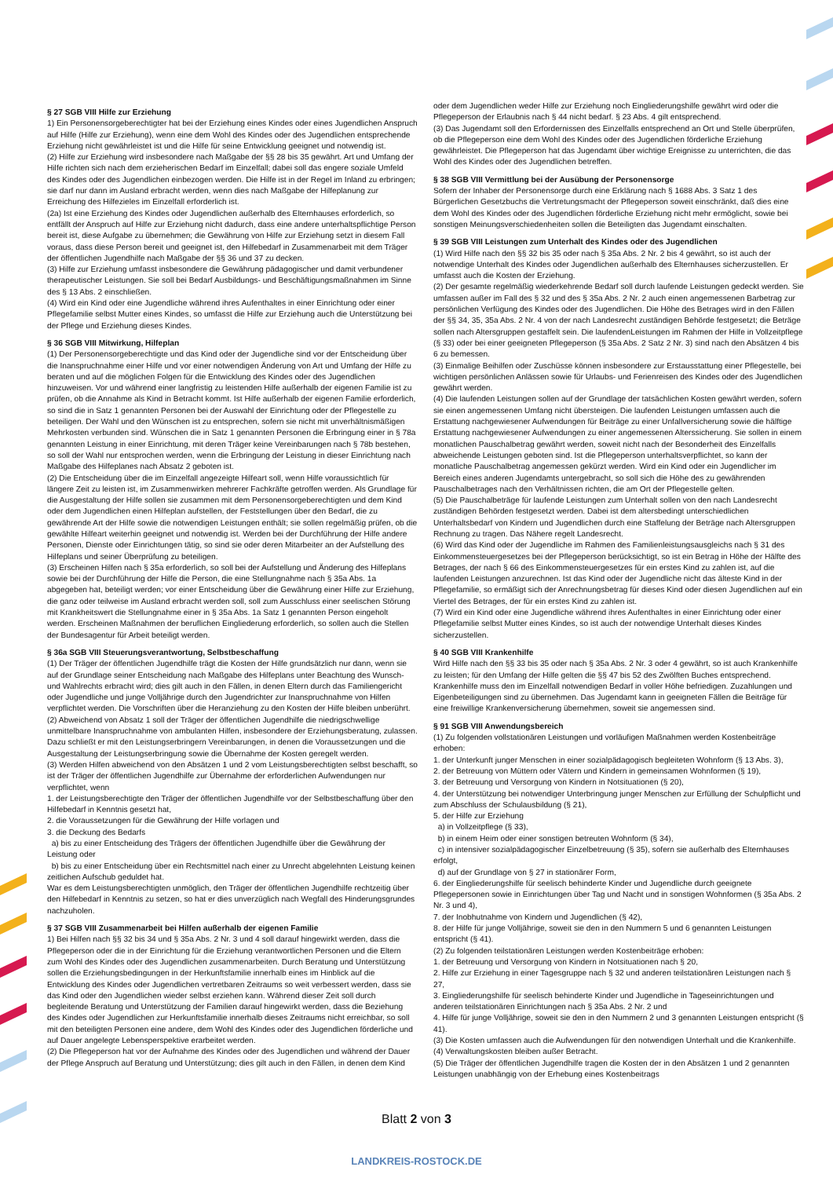§ 27 SGB VIII Hilfe zur Erziehung
1) Ein Personensorgeberechtigter hat bei der Erziehung eines Kindes oder eines Jugendlichen Anspruch auf Hilfe (Hilfe zur Erziehung), wenn eine dem Wohl des Kindes oder des Jugendlichen entsprechende Erziehung nicht gewährleistet ist und die Hilfe für seine Entwicklung geeignet und notwendig ist.
(2) Hilfe zur Erziehung wird insbesondere nach Maßgabe der §§ 28 bis 35 gewährt. Art und Umfang der Hilfe richten sich nach dem erzieherischen Bedarf im Einzelfall; dabei soll das engere soziale Umfeld des Kindes oder des Jugendlichen einbezogen werden. Die Hilfe ist in der Regel im Inland zu erbringen; sie darf nur dann im Ausland erbracht werden, wenn dies nach Maßgabe der Hilfeplanung zur Erreichung des Hilfezieles im Einzelfall erforderlich ist.
(2a) Ist eine Erziehung des Kindes oder Jugendlichen außerhalb des Elternhauses erforderlich, so entfällt der Anspruch auf Hilfe zur Erziehung nicht dadurch, dass eine andere unterhaltspflichtige Person bereit ist, diese Aufgabe zu übernehmen; die Gewährung von Hilfe zur Erziehung setzt in diesem Fall voraus, dass diese Person bereit und geeignet ist, den Hilfebedarf in Zusammenarbeit mit dem Träger der öffentlichen Jugendhilfe nach Maßgabe der §§ 36 und 37 zu decken.
(3) Hilfe zur Erziehung umfasst insbesondere die Gewährung pädagogischer und damit verbundener therapeutischer Leistungen. Sie soll bei Bedarf Ausbildungs- und Beschäftigungsmaßnahmen im Sinne des § 13 Abs. 2 einschließen.
(4) Wird ein Kind oder eine Jugendliche während ihres Aufenthaltes in einer Einrichtung oder einer Pflegefamilie selbst Mutter eines Kindes, so umfasst die Hilfe zur Erziehung auch die Unterstützung bei der Pflege und Erziehung dieses Kindes.
§ 36 SGB VIII Mitwirkung, Hilfeplan
(1) Der Personensorgeberechtigte und das Kind oder der Jugendliche sind vor der Entscheidung über die Inanspruchnahme einer Hilfe und vor einer notwendigen Änderung von Art und Umfang der Hilfe zu beraten und auf die möglichen Folgen für die Entwicklung des Kindes oder des Jugendlichen hinzuweisen. Vor und während einer langfristig zu leistenden Hilfe außerhalb der eigenen Familie ist zu prüfen, ob die Annahme als Kind in Betracht kommt. Ist Hilfe außerhalb der eigenen Familie erforderlich, so sind die in Satz 1 genannten Personen bei der Auswahl der Einrichtung oder der Pflegestelle zu beteiligen. Der Wahl und den Wünschen ist zu entsprechen, sofern sie nicht mit unverhältnismäßigen Mehrkosten verbunden sind. Wünschen die in Satz 1 genannten Personen die Erbringung einer in § 78a genannten Leistung in einer Einrichtung, mit deren Träger keine Vereinbarungen nach § 78b bestehen, so soll der Wahl nur entsprochen werden, wenn die Erbringung der Leistung in dieser Einrichtung nach Maßgabe des Hilfeplanes nach Absatz 2 geboten ist.
(2) Die Entscheidung über die im Einzelfall angezeigte Hilfeart soll, wenn Hilfe voraussichtlich für längere Zeit zu leisten ist, im Zusammenwirken mehrerer Fachkräfte getroffen werden. Als Grundlage für die Ausgestaltung der Hilfe sollen sie zusammen mit dem Personensorgeberechtigten und dem Kind oder dem Jugendlichen einen Hilfeplan aufstellen, der Feststellungen über den Bedarf, die zu gewährende Art der Hilfe sowie die notwendigen Leistungen enthält; sie sollen regelmäßig prüfen, ob die gewählte Hilfeart weiterhin geeignet und notwendig ist. Werden bei der Durchführung der Hilfe andere Personen, Dienste oder Einrichtungen tätig, so sind sie oder deren Mitarbeiter an der Aufstellung des Hilfeplans und seiner Überprüfung zu beteiligen.
(3) Erscheinen Hilfen nach § 35a erforderlich, so soll bei der Aufstellung und Änderung des Hilfeplans sowie bei der Durchführung der Hilfe die Person, die eine Stellungnahme nach § 35a Abs. 1a abgegeben hat, beteiligt werden; vor einer Entscheidung über die Gewährung einer Hilfe zur Erziehung, die ganz oder teilweise im Ausland erbracht werden soll, soll zum Ausschluss einer seelischen Störung mit Krankheitswert die Stellungnahme einer in § 35a Abs. 1a Satz 1 genannten Person eingeholt werden. Erscheinen Maßnahmen der beruflichen Eingliederung erforderlich, so sollen auch die Stellen der Bundesagentur für Arbeit beteiligt werden.
§ 36a SGB VIII Steuerungsverantwortung, Selbstbeschaffung
(1) Der Träger der öffentlichen Jugendhilfe trägt die Kosten der Hilfe grundsätzlich nur dann, wenn sie auf der Grundlage seiner Entscheidung nach Maßgabe des Hilfeplans unter Beachtung des Wunsch- und Wahlrechts erbracht wird; dies gilt auch in den Fällen, in denen Eltern durch das Familiengericht oder Jugendliche und junge Volljährige durch den Jugendrichter zur Inanspruchnahme von Hilfen verpflichtet werden. Die Vorschriften über die Heranziehung zu den Kosten der Hilfe bleiben unberührt.
(2) Abweichend von Absatz 1 soll der Träger der öffentlichen Jugendhilfe die niedrigschwellige unmittelbare Inanspruchnahme von ambulanten Hilfen, insbesondere der Erziehungsberatung, zulassen. Dazu schließt er mit den Leistungserbringern Vereinbarungen, in denen die Voraussetzungen und die Ausgestaltung der Leistungserbringung sowie die Übernahme der Kosten geregelt werden.
(3) Werden Hilfen abweichend von den Absätzen 1 und 2 vom Leistungsberechtigten selbst beschafft, so ist der Träger der öffentlichen Jugendhilfe zur Übernahme der erforderlichen Aufwendungen nur verpflichtet, wenn
1. der Leistungsberechtigte den Träger der öffentlichen Jugendhilfe vor der Selbstbeschaffung über den Hilfebedarf in Kenntnis gesetzt hat,
2. die Voraussetzungen für die Gewährung der Hilfe vorlagen und
3. die Deckung des Bedarfs
a) bis zu einer Entscheidung des Trägers der öffentlichen Jugendhilfe über die Gewährung der Leistung oder
b) bis zu einer Entscheidung über ein Rechtsmittel nach einer zu Unrecht abgelehnten Leistung keinen zeitlichen Aufschub geduldet hat.
War es dem Leistungsberechtigten unmöglich, den Träger der öffentlichen Jugendhilfe rechtzeitig über den Hilfebedarf in Kenntnis zu setzen, so hat er dies unverzüglich nach Wegfall des Hinderungsgrundes nachzuholen.
§ 37 SGB VIII Zusammenarbeit bei Hilfen außerhalb der eigenen Familie
1) Bei Hilfen nach §§ 32 bis 34 und § 35a Abs. 2 Nr. 3 und 4 soll darauf hingewirkt werden, dass die Pflegeperson oder die in der Einrichtung für die Erziehung verantwortlichen Personen und die Eltern zum Wohl des Kindes oder des Jugendlichen zusammenarbeiten. Durch Beratung und Unterstützung sollen die Erziehungsbedingungen in der Herkunftsfamilie innerhalb eines im Hinblick auf die Entwicklung des Kindes oder Jugendlichen vertretbaren Zeitraums so weit verbessert werden, dass sie das Kind oder den Jugendlichen wieder selbst erziehen kann. Während dieser Zeit soll durch begleitende Beratung und Unterstützung der Familien darauf hingewirkt werden, dass die Beziehung des Kindes oder Jugendlichen zur Herkunftsfamilie innerhalb dieses Zeitraums nicht erreichbar, so soll mit den beteiligten Personen eine andere, dem Wohl des Kindes oder des Jugendlichen förderliche und auf Dauer angelegte Lebensperspektive erarbeitet werden.
(2) Die Pflegeperson hat vor der Aufnahme des Kindes oder des Jugendlichen und während der Dauer der Pflege Anspruch auf Beratung und Unterstützung; dies gilt auch in den Fällen, in denen dem Kind
oder dem Jugendlichen weder Hilfe zur Erziehung noch Eingliederungshilfe gewährt wird oder die Pflegeperson der Erlaubnis nach § 44 nicht bedarf. § 23 Abs. 4 gilt entsprechend.
(3) Das Jugendamt soll den Erfordernissen des Einzelfalls entsprechend an Ort und Stelle überprüfen, ob die Pflegeperson eine dem Wohl des Kindes oder des Jugendlichen förderliche Erziehung gewährleistet. Die Pflegeperson hat das Jugendamt über wichtige Ereignisse zu unterrichten, die das Wohl des Kindes oder des Jugendlichen betreffen.
§ 38 SGB VIII Vermittlung bei der Ausübung der Personensorge
Sofern der Inhaber der Personensorge durch eine Erklärung nach § 1688 Abs. 3 Satz 1 des Bürgerlichen Gesetzbuchs die Vertretungsmacht der Pflegeperson soweit einschränkt, daß dies eine dem Wohl des Kindes oder des Jugendlichen förderliche Erziehung nicht mehr ermöglicht, sowie bei sonstigen Meinungsverschiedenheiten sollen die Beteiligten das Jugendamt einschalten.
§ 39 SGB VIII Leistungen zum Unterhalt des Kindes oder des Jugendlichen
(1) Wird Hilfe nach den §§ 32 bis 35 oder nach § 35a Abs. 2 Nr. 2 bis 4 gewährt, so ist auch der notwendige Unterhalt des Kindes oder Jugendlichen außerhalb des Elternhauses sicherzustellen. Er umfasst auch die Kosten der Erziehung.
(2) Der gesamte regelmäßig wiederkehrende Bedarf soll durch laufende Leistungen gedeckt werden. Sie umfassen außer im Fall des § 32 und des § 35a Abs. 2 Nr. 2 auch einen angemessenen Barbetrag zur persönlichen Verfügung des Kindes oder des Jugendlichen. Die Höhe des Betrages wird in den Fällen der §§ 34, 35, 35a Abs. 2 Nr. 4 von der nach Landesrecht zuständigen Behörde festgesetzt; die Beträge sollen nach Altersgruppen gestaffelt sein. Die laufendenLeistungen im Rahmen der Hilfe in Vollzeitpflege (§ 33) oder bei einer geeigneten Pflegeperson (§ 35a Abs. 2 Satz 2 Nr. 3) sind nach den Absätzen 4 bis 6 zu bemessen.
(3) Einmalige Beihilfen oder Zuschüsse können insbesondere zur Erstausstattung einer Pflegestelle, bei wichtigen persönlichen Anlässen sowie für Urlaubs- und Ferienreisen des Kindes oder des Jugendlichen gewährt werden.
(4) Die laufenden Leistungen sollen auf der Grundlage der tatsächlichen Kosten gewährt werden, sofern sie einen angemessenen Umfang nicht übersteigen. Die laufenden Leistungen umfassen auch die Erstattung nachgewiesener Aufwendungen für Beiträge zu einer Unfallversicherung sowie die hälftige Erstattung nachgewiesener Aufwendungen zu einer angemessenen Alterssicherung. Sie sollen in einem monatlichen Pauschalbetrag gewährt werden, soweit nicht nach der Besonderheit des Einzelfalls abweichende Leistungen geboten sind. Ist die Pflegeperson unterhaltsverpflichtet, so kann der monatliche Pauschalbetrag angemessen gekürzt werden. Wird ein Kind oder ein Jugendlicher im Bereich eines anderen Jugendamts untergebracht, so soll sich die Höhe des zu gewährenden Pauschalbetrages nach den Verhältnissen richten, die am Ort der Pflegestelle gelten.
(5) Die Pauschalbeträge für laufende Leistungen zum Unterhalt sollen von den nach Landesrecht zuständigen Behörden festgesetzt werden. Dabei ist dem altersbedingt unterschiedlichen Unterhaltsbedarf von Kindern und Jugendlichen durch eine Staffelung der Beträge nach Altersgruppen Rechnung zu tragen. Das Nähere regelt Landesrecht.
(6) Wird das Kind oder der Jugendliche im Rahmen des Familienleistungsausgleichs nach § 31 des Einkommensteuergesetzes bei der Pflegeperson berücksichtigt, so ist ein Betrag in Höhe der Hälfte des Betrages, der nach § 66 des Einkommensteuergesetzes für ein erstes Kind zu zahlen ist, auf die laufenden Leistungen anzurechnen. Ist das Kind oder der Jugendliche nicht das älteste Kind in der Pflegefamilie, so ermäßigt sich der Anrechnungsbetrag für dieses Kind oder diesen Jugendlichen auf ein Viertel des Betrages, der für ein erstes Kind zu zahlen ist.
(7) Wird ein Kind oder eine Jugendliche während ihres Aufenthaltes in einer Einrichtung oder einer Pflegefamilie selbst Mutter eines Kindes, so ist auch der notwendige Unterhalt dieses Kindes sicherzustellen.
§ 40 SGB VIII Krankenhilfe
Wird Hilfe nach den §§ 33 bis 35 oder nach § 35a Abs. 2 Nr. 3 oder 4 gewährt, so ist auch Krankenhilfe zu leisten; für den Umfang der Hilfe gelten die §§ 47 bis 52 des Zwölften Buches entsprechend. Krankenhilfe muss den im Einzelfall notwendigen Bedarf in voller Höhe befriedigen. Zuzahlungen und Eigenbeteiligungen sind zu übernehmen. Das Jugendamt kann in geeigneten Fällen die Beiträge für eine freiwillige Krankenversicherung übernehmen, soweit sie angemessen sind.
§ 91 SGB VIII Anwendungsbereich
(1) Zu folgenden vollstationären Leistungen und vorläufigen Maßnahmen werden Kostenbeiträge erhoben:
1. der Unterkunft junger Menschen in einer sozialpädagogisch begleiteten Wohnform (§ 13 Abs. 3),
2. der Betreuung von Müttern oder Vätern und Kindern in gemeinsamen Wohnformen (§ 19),
3. der Betreuung und Versorgung von Kindern in Notsituationen (§ 20),
4. der Unterstützung bei notwendiger Unterbringung junger Menschen zur Erfüllung der Schulpflicht und zum Abschluss der Schulausbildung (§ 21),
5. der Hilfe zur Erziehung
a) in Vollzeitpflege (§ 33),
b) in einem Heim oder einer sonstigen betreuten Wohnform (§ 34),
c) in intensiver sozialpädagogischer Einzelbetreuung (§ 35), sofern sie außerhalb des Elternhauses erfolgt,
d) auf der Grundlage von § 27 in stationärer Form,
6. der Eingliederungshilfe für seelisch behinderte Kinder und Jugendliche durch geeignete Pflegepersonen sowie in Einrichtungen über Tag und Nacht und in sonstigen Wohnformen (§ 35a Abs. 2 Nr. 3 und 4),
7. der Inobhutnahme von Kindern und Jugendlichen (§ 42),
8. der Hilfe für junge Volljährige, soweit sie den in den Nummern 5 und 6 genannten Leistungen entspricht (§ 41).
(2) Zu folgenden teilstationären Leistungen werden Kostenbeiträge erhoben:
1. der Betreuung und Versorgung von Kindern in Notsituationen nach § 20,
2. Hilfe zur Erziehung in einer Tagesgruppe nach § 32 und anderen teilstationären Leistungen nach § 27,
3. Eingliederungshilfe für seelisch behinderte Kinder und Jugendliche in Tageseinrichtungen und anderen teilstationären Einrichtungen nach § 35a Abs. 2 Nr. 2 und
4. Hilfe für junge Volljährige, soweit sie den in den Nummern 2 und 3 genannten Leistungen entspricht (§ 41).
(3) Die Kosten umfassen auch die Aufwendungen für den notwendigen Unterhalt und die Krankenhilfe.
(4) Verwaltungskosten bleiben außer Betracht.
(5) Die Träger der öffentlichen Jugendhilfe tragen die Kosten der in den Absätzen 1 und 2 genannten Leistungen unabhängig von der Erhebung eines Kostenbeitrags
Blatt 2 von 3
LANDKREIS-ROSTOCK.DE